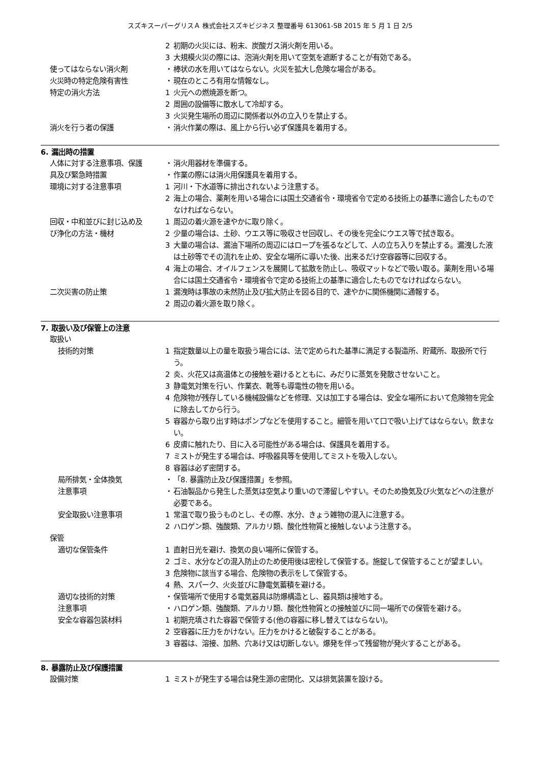スズキスーパーグリスＡ 株式会社スズキビジネス 整理番号 613061-SB 2015 年 5 月 1 日 2/5
2 初期の火災には、粉末、炭酸ガス消火剤を用いる。
3 大規模火災の際には、泡消火剤を用いて空気を遮断することが有効である。
使ってはならない消火剤 ・ 棒状の水を用いてはならない。火災を拡大し危険な場合がある。
火災時の特定危険有害性 ・ 現在のところ有用な情報なし。
特定の消火方法 1 火元への燃焼源を断つ。
2 周囲の設備等に散水して冷却する。
3 火災発生場所の周辺に関係者以外の立入りを禁止する。
消火を行う者の保護 ・ 消火作業の際は、風上から行い必ず保護具を着用する。
6. 漏出時の措置
人体に対する注意事項、保護 ・ 消火用器材を準備する。
具及び緊急時措置 ・ 作業の際には消火用保護具を着用する。
環境に対する注意事項 1 河川・下水道等に排出されないよう注意する。
2 海上の場合、薬剤を用いる場合には国土交通省令・環境省令で定める技術上の基準に適合したものでなければならない。
回収・中和並びに封じ込め及 1 周辺の着火源を速やかに取り除く。
び浄化の方法・機材 2 少量の場合は、土砂、ウエス等に吸収させ回収し、その後を完全にウエス等で拭き取る。
3 大量の場合は、漏油下場所の周辺にはロープを張るなどして、人の立ち入りを禁止する。漏洩した液は土砂等でその流れを止め、安全な場所に導いた後、出来るだけ空容器等に回収する。
4 海上の場合、オイルフェンスを展開して拡散を防止し、吸収マットなどで吸い取る。薬剤を用いる場合には国土交通省令・環境省令で定める技術上の基準に適合したものでなければならない。
二次災害の防止策 1 漏洩時は事故の未然防止及び拡大防止を図る目的で、速やかに関係機関に通報する。
2 周辺の着火源を取り除く。
7. 取扱い及び保管上の注意
取扱い
技術的対策 1 指定数量以上の量を取扱う場合には、法で定められた基準に満足する製造所、貯蔵所、取扱所で行う。
2 炎、火花又は高温体との接触を避けるとともに、みだりに蒸気を発散させないこと。
3 静電気対策を行い、作業衣、靴等も導電性の物を用いる。
4 危険物が残存している機械設備などを修理、又は加工する場合は、安全な場所において危険物を完全に除去してから行う。
5 容器から取り出す時はポンプなどを使用すること。細管を用いて口で吸い上げてはならない。飲まない。
6 皮膚に触れたり、目に入る可能性がある場合は、保護具を着用する。
7 ミストが発生する場合は、呼吸器具等を使用してミストを吸入しない。
8 容器は必ず密閉する。
局所排気・全体換気 ・ 「8. 暴露防止及び保護措置」を参照。
注意事項 ・ 石油製品から発生した蒸気は空気より重いので滞留しやすい。そのため換気及び火気などへの注意が必要である。
安全取扱い注意事項 1 常温で取り扱うものとし、その際、水分、きょう雑物の混入に注意する。
2 ハロゲン類、強酸類、アルカリ類、酸化性物質と接触しないよう注意する。
保管
適切な保管条件 1 直射日光を避け、換気の良い場所に保管する。
2 ゴミ、水分などの混入防止のため使用後は密栓して保管する。施錠して保管することが望ましい。
3 危険物に該当する場合、危険物の表示をして保管する。
4 熱、スパーク、火炎並びに静電気蓄積を避ける。
適切な技術的対策 ・ 保管場所で使用する電気器具は防爆構造とし、器具類は接地する。
注意事項 ・ ハロゲン類、強酸類、アルカリ類、酸化性物質との接触並びに同一場所での保管を避ける。
安全な容器包装材料 1 初期充填された容器で保管する(他の容器に移し替えてはならない)。
2 空容器に圧力をかけない。圧力をかけると破裂することがある。
3 容器は、溶接、加熱、穴あけ又は切断しない。爆発を伴って残留物が発火することがある。
8. 暴露防止及び保護措置
設備対策 1 ミストが発生する場合は発生源の密閉化、又は排気装置を設ける。